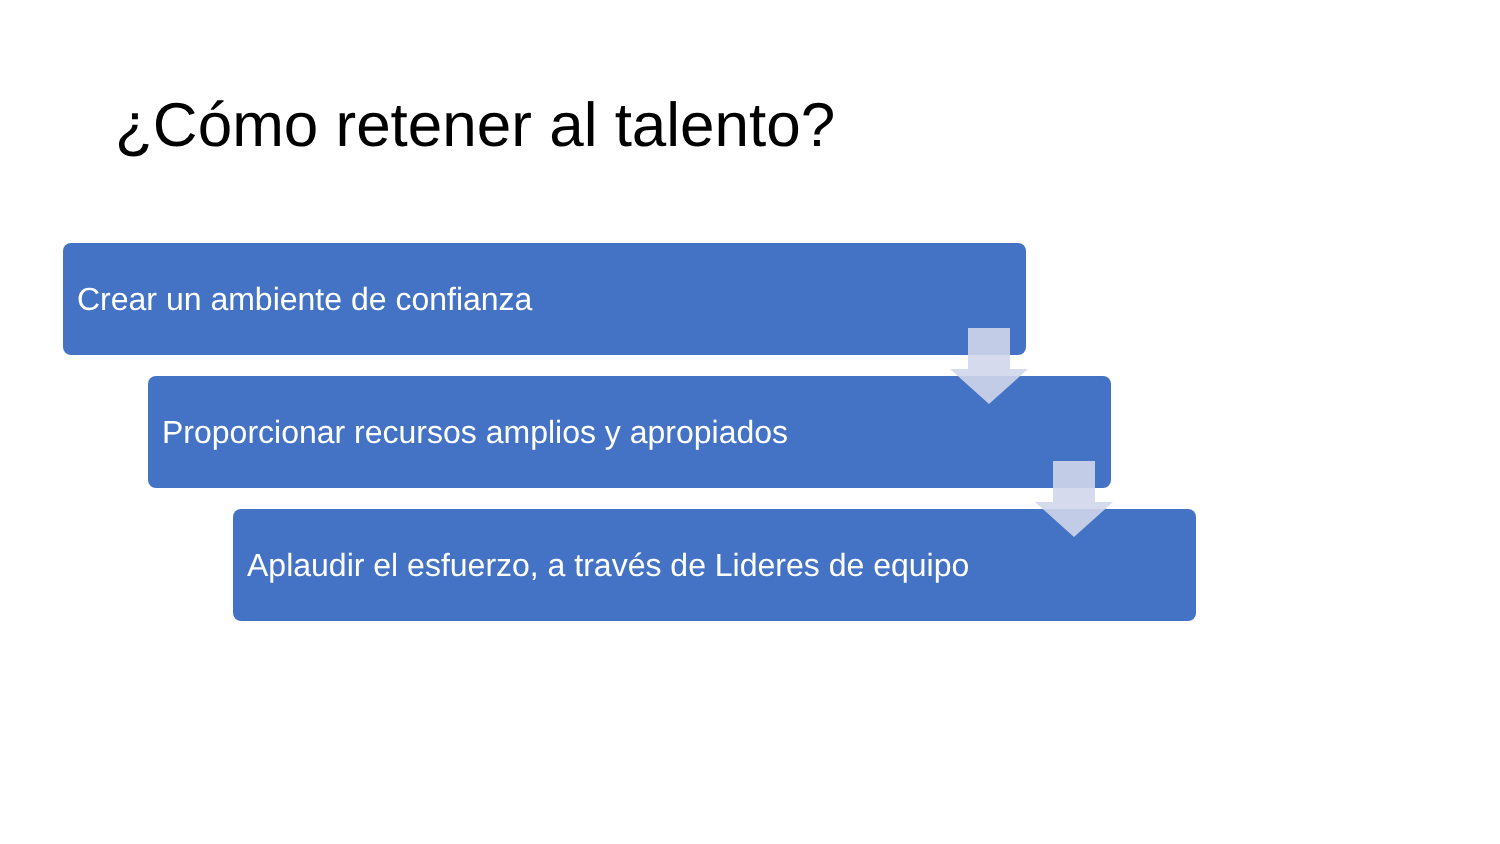¿Cómo retener al talento?
Crear un ambiente de confianza
Proporcionar recursos amplios y apropiados
Aplaudir el esfuerzo, a través de Lideres de equipo